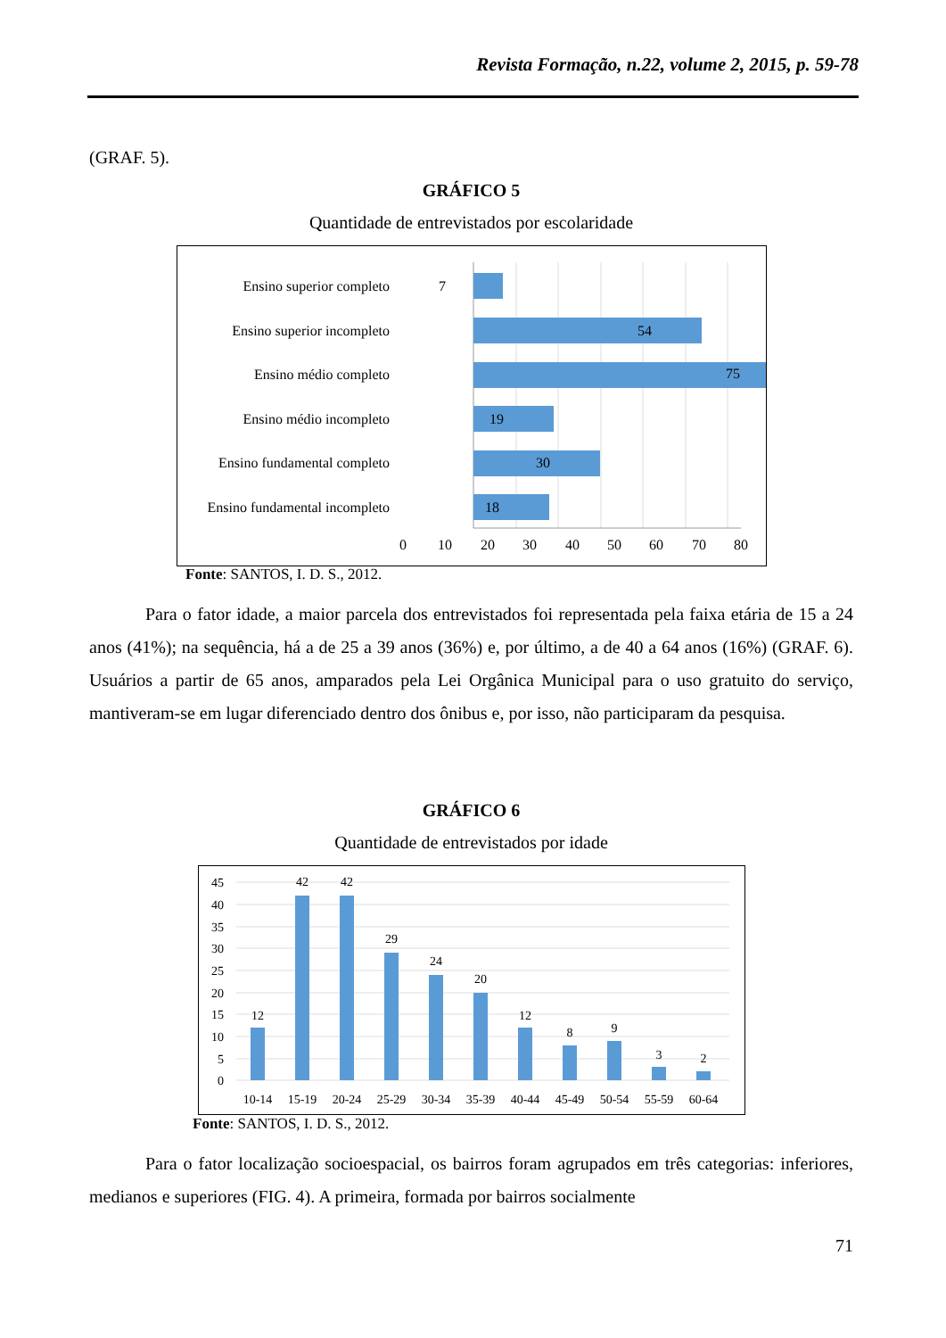Revista Formação, n.22, volume 2, 2015, p. 59-78
(GRAF. 5).
GRÁFICO 5
Quantidade de entrevistados por escolaridade
Ensino superior completo
Ensino superior incompleto
Ensino médio completo
Ensino médio incompleto
Ensino fundamental completo
Ensino fundamental incompleto
7
54
75
19
30
18
0
10
20
30
40
50
60
70
80
Fonte: SANTOS, I. D. S., 2012.
Para o fator idade, a maior parcela dos entrevistados foi representada pela faixa etária de 15 a 24 anos (41%); na sequência, há a de 25 a 39 anos (36%) e, por último, a de 40 a 64 anos (16%) (GRAF. 6). Usuários a partir de 65 anos, amparados pela Lei Orgânica Municipal para o uso gratuito do serviço, mantiveram-se em lugar diferenciado dentro dos ônibus e, por isso, não participaram da pesquisa.
GRÁFICO 6
Quantidade de entrevistados por idade
45
40
35
30
25
20
15
10
5
0
12
42
42
29
24
20
12
8
9
3
2
10-14
15-19
20-24
25-29
30-34
35-39
40-44
45-49
50-54
55-59
60-64
Fonte: SANTOS, I. D. S., 2012.
Para o fator localização socioespacial, os bairros foram agrupados em três categorias: inferiores, medianos e superiores (FIG. 4). A primeira, formada por bairros socialmente
71